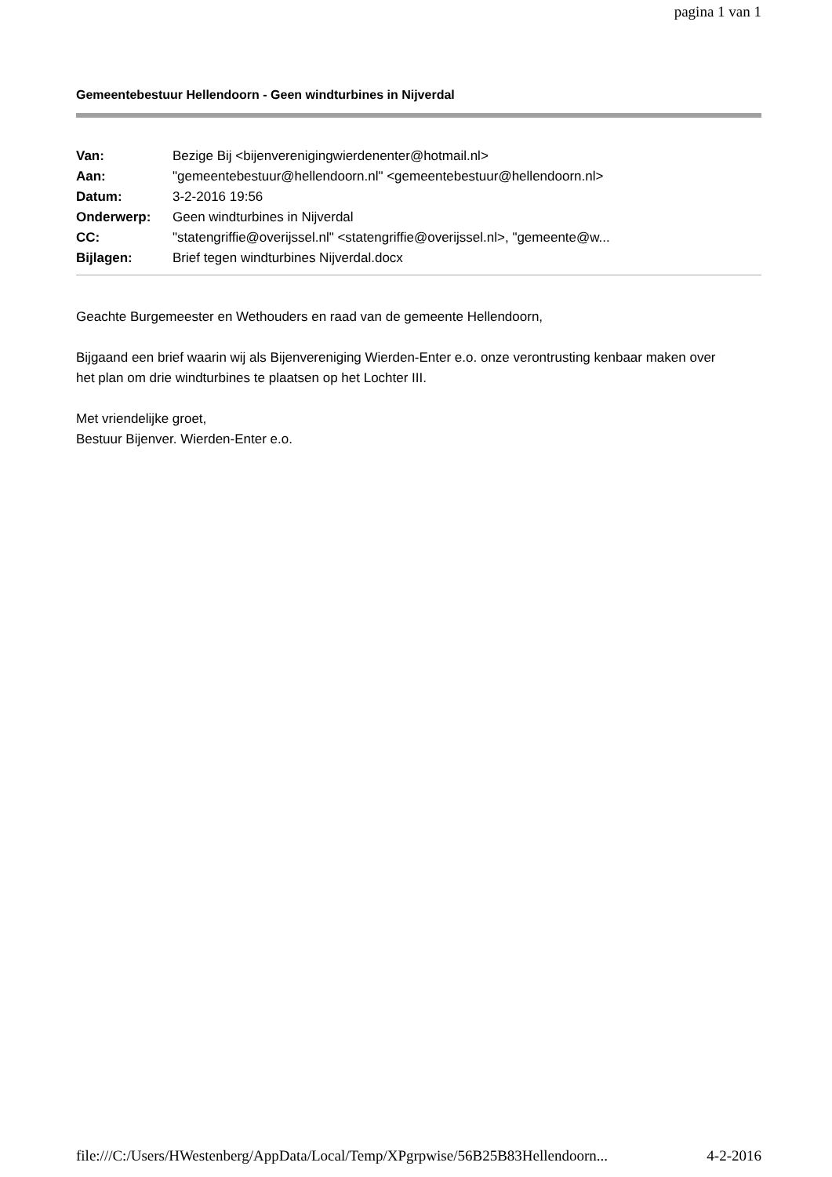pagina 1 van 1
Gemeentebestuur Hellendoorn - Geen windturbines in Nijverdal
| Van: | Bezige Bij <bijenverenigingwierdenenter@hotmail.nl> |
| Aan: | "gemeentebestuur@hellendoorn.nl" <gemeentebestuur@hellendoorn.nl> |
| Datum: | 3-2-2016 19:56 |
| Onderwerp: | Geen windturbines in Nijverdal |
| CC: | "statengriffie@overijssel.nl" <statengriffie@overijssel.nl>, "gemeente@w... |
| Bijlagen: | Brief tegen windturbines Nijverdal.docx |
Geachte Burgemeester en Wethouders en raad van de gemeente Hellendoorn,
Bijgaand een brief waarin wij als Bijenvereniging Wierden-Enter e.o. onze verontrusting kenbaar maken over
het plan om drie windturbines te plaatsen op het Lochter III.
Met vriendelijke groet,
Bestuur Bijenver. Wierden-Enter e.o.
file:///C:/Users/HWestenberg/AppData/Local/Temp/XPgrpwise/56B25B83Hellendoorn... 4-2-2016